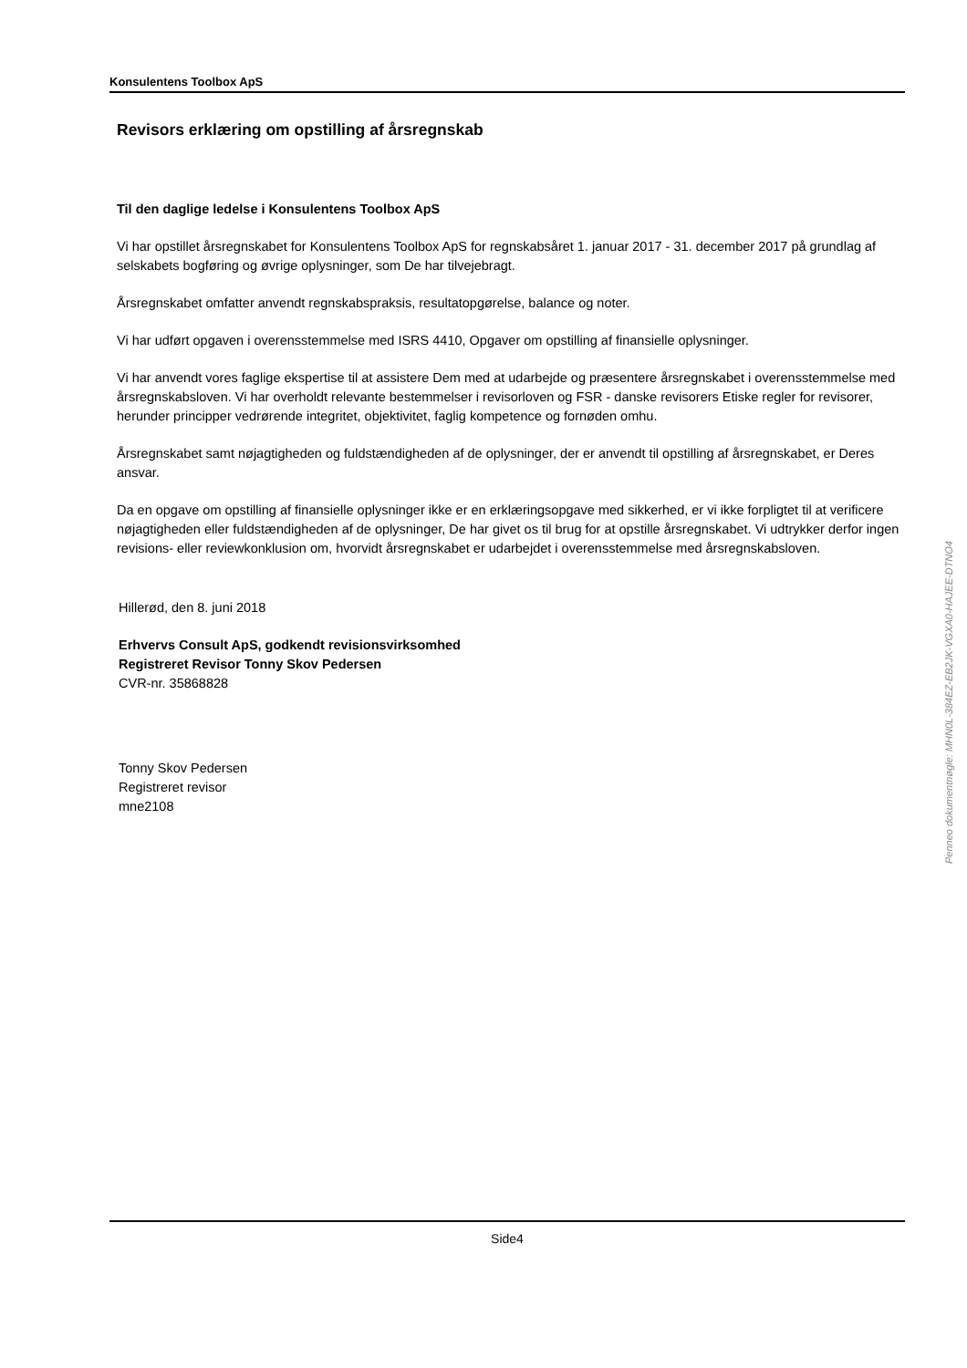Konsulentens Toolbox ApS
Revisors erklæring om opstilling af årsregnskab
Til den daglige ledelse i Konsulentens Toolbox ApS
Vi har opstillet årsregnskabet for Konsulentens Toolbox ApS for regnskabsåret 1. januar 2017 - 31. december 2017 på grundlag af selskabets bogføring og øvrige oplysninger, som De har tilvejebragt.
Årsregnskabet omfatter anvendt regnskabspraksis, resultatopgørelse, balance og noter.
Vi har udført opgaven i overensstemmelse med ISRS 4410, Opgaver om opstilling af finansielle oplysninger.
Vi har anvendt vores faglige ekspertise til at assistere Dem med at udarbejde og præsentere årsregnskabet i overensstemmelse med årsregnskabsloven. Vi har overholdt relevante bestemmelser i revisorloven og FSR - danske revisorers Etiske regler for revisorer, herunder principper vedrørende integritet, objektivitet, faglig kompetence og fornøden omhu.
Årsregnskabet samt nøjagtigheden og fuldstændigheden af de oplysninger, der er anvendt til opstilling af årsregnskabet, er Deres ansvar.
Da en opgave om opstilling af finansielle oplysninger ikke er en erklæringsopgave med sikkerhed, er vi ikke forpligtet til at verificere nøjagtigheden eller fuldstændigheden af de oplysninger, De har givet os til brug for at opstille årsregnskabet. Vi udtrykker derfor ingen revisions- eller reviewkonklusion om, hvorvidt årsregnskabet er udarbejdet i overensstemmelse med årsregnskabsloven.
Hillerød, den 8. juni 2018
Erhvervs Consult ApS, godkendt revisionsvirksomhed
Registreret Revisor Tonny Skov Pedersen
CVR-nr. 35868828
Tonny Skov Pedersen
Registreret revisor
mne2108
Penneo dokumentnøgle: MHN0L-384EZ-EB2JK-VGXA0-HAJEE-DTNO4
Side4